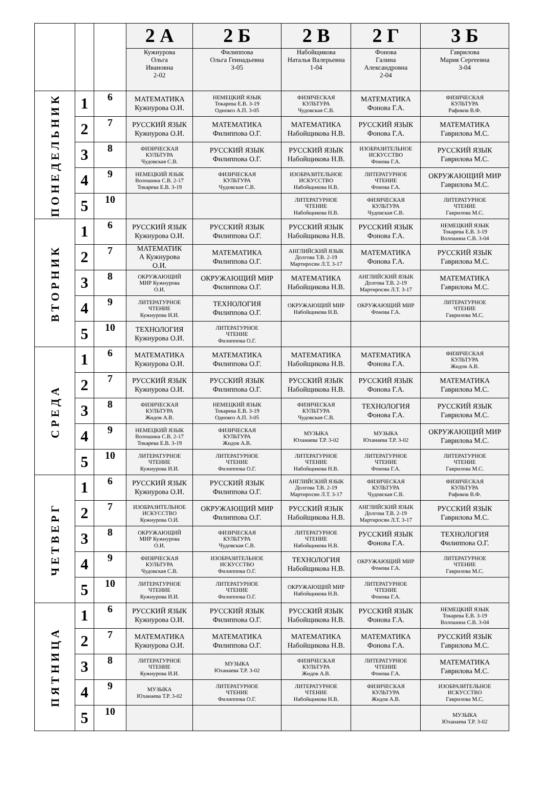| | | | 2 А | 2 Б | 2 В | 2 Г | 3 Б |
| --- | --- | --- | --- | --- | --- | --- | --- |
| | | | Кужнурова Ольга Ивановна 2-02 | Филиппова Ольга Геннадьевна 3-05 | Набойщикова Наталья Валерьевна 1-04 | Фонова Галина Александровна 2-04 | Гаврилова Мария Сергеевна 3-04 |
| ПОНЕДЕЛЬНИК | 1 | 6 | МАТЕМАТИКА Кужнурова О.И. | НЕМЕЦКИЙ ЯЗЫК Токарева Е.В. 3-19 Однокоз А.П. 3-05 | ФИЗИЧЕСКАЯ КУЛЬТУРА Чудовская С.В. | МАТЕМАТИКА Фонова Г.А. | ФИЗИЧЕСКАЯ КУЛЬТУРА Рафиков В.Ф. |
| | 2 | 7 | РУССКИЙ ЯЗЫК Кужнурова О.И. | МАТЕМАТИКА Филиппова О.Г. | МАТЕМАТИКА Набойщикова Н.В. | РУССКИЙ ЯЗЫК Фонова Г.А. | МАТЕМАТИКА Гаврилова М.С. |
| | 3 | 8 | ФИЗИЧЕСКАЯ КУЛЬТУРА Чудовская С.В. | РУССКИЙ ЯЗЫК Филиппова О.Г. | РУССКИЙ ЯЗЫК Набойщикова Н.В. | ИЗОБРАЗИТЕЛЬНОЕ ИСКУССТВО Фонова Г.А. | РУССКИЙ ЯЗЫК Гаврилова М.С. |
| | 4 | 9 | НЕМЕЦКИЙ ЯЗЫК Волошина С.В. 2-17 Токарева Е.В. 3-19 | ФИЗИЧЕСКАЯ КУЛЬТУРА Чудовская С.В. | ИЗОБРАЗИТЕЛЬНОЕ ИСКУССТВО Набойщикова Н.В. | ЛИТЕРАТУРНОЕ ЧТЕНИЕ Фонова Г.А. | ОКРУЖАЮЩИЙ МИР Гаврилова М.С. |
| | 5 | 10 | | | ЛИТЕРАТУРНОЕ ЧТЕНИЕ Набойщикова Н.В. | ФИЗИЧЕСКАЯ КУЛЬТУРА Чудовская С.В. | ЛИТЕРАТУРНОЕ ЧТЕНИЕ Гаврилова М.С. |
| ВТОРНИК | 1 | 6 | РУССКИЙ ЯЗЫК Кужнурова О.И. | РУССКИЙ ЯЗЫК Филиппова О.Г. | РУССКИЙ ЯЗЫК Набойщикова Н.В. | РУССКИЙ ЯЗЫК Фонова Г.А. | НЕМЕЦКИЙ ЯЗЫК Токарева Е.В. 3-19 Волошина С.В. 3-04 |
| | 2 | 7 | МАТЕМАТИК А Кужнурова О.И. | МАТЕМАТИКА Филиппова О.Г. | АНГЛИЙСКИЙ ЯЗЫК Долгова Т.В. 2-19 Мартиросян Л.Т. 3-17 | МАТЕМАТИКА Фонова Г.А. | РУССКИЙ ЯЗЫК Гаврилова М.С. |
| | 3 | 8 | ОКРУЖАЮЩИЙ МИР Кужнурова О.И. | ОКРУЖАЮЩИЙ МИР Филиппова О.Г. | МАТЕМАТИКА Набойщикова Н.В. | АНГЛИЙСКИЙ ЯЗЫК Долгова Т.В. 2-19 Мартиросян Л.Т. 3-17 | МАТЕМАТИКА Гаврилова М.С. |
| | 4 | 9 | ЛИТЕРАТУРНОЕ ЧТЕНИЕ Кужнурова И.И. | ТЕХНОЛОГИЯ Филиппова О.Г. | ОКРУЖАЮЩИЙ МИР Набойщикова Н.В. | ОКРУЖАЮЩИЙ МИР Фонова Г.А. | ЛИТЕРАТУРНОЕ ЧТЕНИЕ Гаврилова М.С. |
| | 5 | 10 | ТЕХНОЛОГИЯ Кужнурова О.И. | ЛИТЕРАТУРНОЕ ЧТЕНИЕ Филиппова О.Г. | | | |
| СРЕДА | 1 | 6 | МАТЕМАТИКА Кужнурова О.И. | МАТЕМАТИКА Филиппова О.Г. | МАТЕМАТИКА Набойщикова Н.В. | МАТЕМАТИКА Фонова Г.А. | ФИЗИЧЕСКАЯ КУЛЬТУРА Жидов А.В. |
| | 2 | 7 | РУССКИЙ ЯЗЫК Кужнурова О.И. | РУССКИЙ ЯЗЫК Филиппова О.Г. | РУССКИЙ ЯЗЫК Набойщикова Н.В. | РУССКИЙ ЯЗЫК Фонова Г.А. | МАТЕМАТИКА Гаврилова М.С. |
| | 3 | 8 | ФИЗИЧЕСКАЯ КУЛЬТУРА Жидов А.В. | НЕМЕЦКИЙ ЯЗЫК Токарева Е.В. 3-19 Однокоз А.П. 3-05 | ФИЗИЧЕСКАЯ КУЛЬТУРА Чудовская С.В. | ТЕХНОЛОГИЯ Фонова Г.А. | РУССКИЙ ЯЗЫК Гаврилова М.С. |
| | 4 | 9 | НЕМЕЦКИЙ ЯЗЫК Волошина С.В. 2-17 Токарева Е.В. 3-19 | ФИЗИЧЕСКАЯ КУЛЬТУРА Жидов А.В. | МУЗЫКА Юханаева Т.Р. 3-02 | МУЗЫКА Юханаева Т.Р. 3-02 | ОКРУЖАЮЩИЙ МИР Гаврилова М.С. |
| | 5 | 10 | ЛИТЕРАТУРНОЕ ЧТЕНИЕ Кужнурова И.И. | ЛИТЕРАТУРНОЕ ЧТЕНИЕ Филиппова О.Г. | ЛИТЕРАТУРНОЕ ЧТЕНИЕ Набойщикова Н.В. | ЛИТЕРАТУРНОЕ ЧТЕНИЕ Фонова Г.А. | ЛИТЕРАТУРНОЕ ЧТЕНИЕ Гаврилова М.С. |
| ЧЕТВЕРГ | 1 | 6 | РУССКИЙ ЯЗЫК Кужнурова О.И. | РУССКИЙ ЯЗЫК Филиппова О.Г. | АНГЛИЙСКИЙ ЯЗЫК Долгова Т.В. 2-19 Мартиросян Л.Т. 3-17 | ФИЗИЧЕСКАЯ КУЛЬТУРА Чудовская С.В. | ФИЗИЧЕСКАЯ КУЛЬТУРА Рафиков В.Ф. |
| | 2 | 7 | ИЗОБРАЗИТЕЛЬНОЕ ИСКУССТВО Кужнурова О.И. | ОКРУЖАЮЩИЙ МИР Филиппова О.Г. | РУССКИЙ ЯЗЫК Набойщикова Н.В. | АНГЛИЙСКИЙ ЯЗЫК Долгова Т.В. 2-19 Мартиросян Л.Т. 3-17 | РУССКИЙ ЯЗЫК Гаврилова М.С. |
| | 3 | 8 | ОКРУЖАЮЩИЙ МИР Кужнурова О.И. | ФИЗИЧЕСКАЯ КУЛЬТУРА Чудовская С.В. | ЛИТЕРАТУРНОЕ ЧТЕНИЕ Набойщикова Н.В. | РУССКИЙ ЯЗЫК Фонова Г.А. | ТЕХНОЛОГИЯ Филиппова О.Г. |
| | 4 | 9 | ФИЗИЧЕСКАЯ КУЛЬТУРА Чудовская С.В. | ИЗОБРАЗИТЕЛЬНОЕ ИСКУССТВО Филиппова О.Г. | ТЕХНОЛОГИЯ Набойщикова Н.В. | ОКРУЖАЮЩИЙ МИР Фонова Г.А. | ЛИТЕРАТУРНОЕ ЧТЕНИЕ Гаврилова М.С. |
| | 5 | 10 | ЛИТЕРАТУРНОЕ ЧТЕНИЕ Кужнурова И.И. | ЛИТЕРАТУРНОЕ ЧТЕНИЕ Филиппова О.Г. | ОКРУЖАЮЩИЙ МИР Набойщикова Н.В. | ЛИТЕРАТУРНОЕ ЧТЕНИЕ Фонова Г.А. | |
| ПЯТНИЦА | 1 | 6 | РУССКИЙ ЯЗЫК Кужнурова О.И. | РУССКИЙ ЯЗЫК Филиппова О.Г. | РУССКИЙ ЯЗЫК Набойщикова Н.В. | РУССКИЙ ЯЗЫК Фонова Г.А. | НЕМЕЦКИЙ ЯЗЫК Токарева Е.В. 3-19 Волошина С.В. 3-04 |
| | 2 | 7 | МАТЕМАТИКА Кужнурова О.И. | МАТЕМАТИКА Филиппова О.Г. | МАТЕМАТИКА Набойщикова Н.В. | МАТЕМАТИКА Фонова Г.А. | РУССКИЙ ЯЗЫК Гаврилова М.С. |
| | 3 | 8 | ЛИТЕРАТУРНОЕ ЧТЕНИЕ Кужнурова И.И. | МУЗЫКА Юханаева Т.Р. 3-02 | ФИЗИЧЕСКАЯ КУЛЬТУРА Жидов А.В. | ЛИТЕРАТУРНОЕ ЧТЕНИЕ Фонова Г.А. | МАТЕМАТИКА Гаврилова М.С. |
| | 4 | 9 | МУЗЫКА Юханаева Т.Р. 3-02 | ЛИТЕРАТУРНОЕ ЧТЕНИЕ Филиппова О.Г. | ЛИТЕРАТУРНОЕ ЧТЕНИЕ Набойщикова Н.В. | ФИЗИЧЕСКАЯ КУЛЬТУРА Жидов А.В. | ИЗОБРАЗИТЕЛЬНОЕ ИСКУССТВО Гаврилова М.С. |
| | 5 | 10 | | | | | МУЗЫКА Юханаева Т.Р. 3-02 |